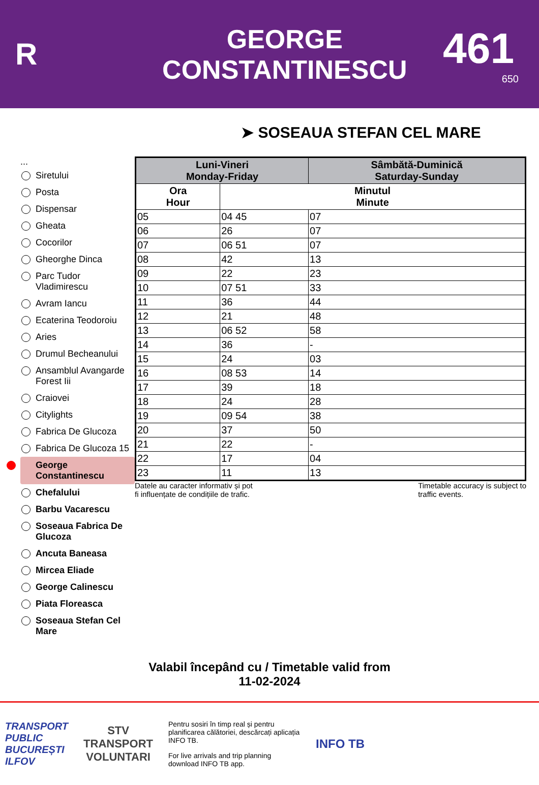R
GEORGE
CONSTANTINESCU
461
650
➤ SOSEAUA STEFAN CEL MARE
...
Siretului
Posta
Dispensar
Gheata
Cocorilor
Gheorghe Dinca
Parc Tudor Vladimirescu
Avram Iancu
Ecaterina Teodoroiu
Aries
Drumul Becheanului
Ansamblul Avangarde Forest Iii
Craiovei
Citylights
Fabrica De Glucoza
Fabrica De Glucoza 15
George Constantinescu
Chefalului
Barbu Vacarescu
Soseaua Fabrica De Glucoza
Ancuta Baneasa
Mircea Eliade
George Calinescu
Piata Floreasca
Soseaua Stefan Cel Mare
| Luni-Vineri Monday-Friday | | Sâmbătă-Duminică Saturday-Sunday |
| --- | --- | --- |
| Ora Hour | Minutul Minute | |
| 05 | 04 45 | 07 |
| 06 | 26 | 07 |
| 07 | 06 51 | 07 |
| 08 | 42 | 13 |
| 09 | 22 | 23 |
| 10 | 07 51 | 33 |
| 11 | 36 | 44 |
| 12 | 21 | 48 |
| 13 | 06 52 | 58 |
| 14 | 36 | - |
| 15 | 24 | 03 |
| 16 | 08 53 | 14 |
| 17 | 39 | 18 |
| 18 | 24 | 28 |
| 19 | 09 54 | 38 |
| 20 | 37 | 50 |
| 21 | 22 | - |
| 22 | 17 | 04 |
| 23 | 11 | 13 |
Datele au caracter informativ și pot
fi influențate de condițiile de trafic. Timetable accuracy is subject to
traffic events.
Valabil începând cu / Timetable valid from
11-02-2024
TRANSPORT
PUBLIC
BUCUREȘTI
ILFOV
STV
TRANSPORT
VOLUNTARI
Pentru sosiri în timp real și pentru planificarea călătoriei, descărcați aplicația INFO TB.
For live arrivals and trip planning download INFO TB app.
INFO TB